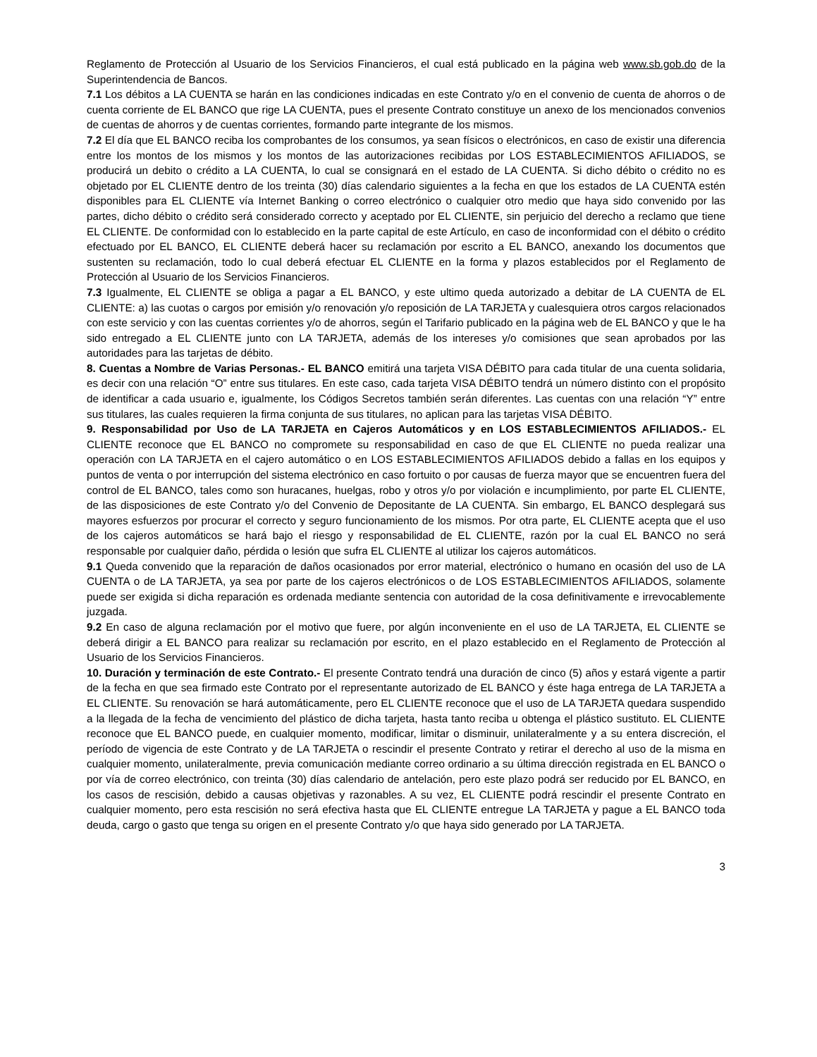Reglamento de Protección al Usuario de los Servicios Financieros, el cual está publicado en la página web www.sb.gob.do de la Superintendencia de Bancos.
7.1 Los débitos a LA CUENTA se harán en las condiciones indicadas en este Contrato y/o en el convenio de cuenta de ahorros o de cuenta corriente de EL BANCO que rige LA CUENTA, pues el presente Contrato constituye un anexo de los mencionados convenios de cuentas de ahorros y de cuentas corrientes, formando parte integrante de los mismos.
7.2 El día que EL BANCO reciba los comprobantes de los consumos, ya sean físicos o electrónicos, en caso de existir una diferencia entre los montos de los mismos y los montos de las autorizaciones recibidas por LOS ESTABLECIMIENTOS AFILIADOS, se producirá un debito o crédito a LA CUENTA, lo cual se consignará en el estado de LA CUENTA. Si dicho débito o crédito no es objetado por EL CLIENTE dentro de los treinta (30) días calendario siguientes a la fecha en que los estados de LA CUENTA estén disponibles para EL CLIENTE vía Internet Banking o correo electrónico o cualquier otro medio que haya sido convenido por las partes, dicho débito o crédito será considerado correcto y aceptado por EL CLIENTE, sin perjuicio del derecho a reclamo que tiene EL CLIENTE. De conformidad con lo establecido en la parte capital de este Artículo, en caso de inconformidad con el débito o crédito efectuado por EL BANCO, EL CLIENTE deberá hacer su reclamación por escrito a EL BANCO, anexando los documentos que sustenten su reclamación, todo lo cual deberá efectuar EL CLIENTE en la forma y plazos establecidos por el Reglamento de Protección al Usuario de los Servicios Financieros.
7.3 Igualmente, EL CLIENTE se obliga a pagar a EL BANCO, y este ultimo queda autorizado a debitar de LA CUENTA de EL CLIENTE: a) las cuotas o cargos por emisión y/o renovación y/o reposición de LA TARJETA y cualesquiera otros cargos relacionados con este servicio y con las cuentas corrientes y/o de ahorros, según el Tarifario publicado en la página web de EL BANCO y que le ha sido entregado a EL CLIENTE junto con LA TARJETA, además de los intereses y/o comisiones que sean aprobados por las autoridades para las tarjetas de débito.
8. Cuentas a Nombre de Varias Personas.- EL BANCO emitirá una tarjeta VISA DÉBITO para cada titular de una cuenta solidaria, es decir con una relación “O” entre sus titulares. En este caso, cada tarjeta VISA DÉBITO tendrá un número distinto con el propósito de identificar a cada usuario e, igualmente, los Códigos Secretos también serán diferentes. Las cuentas con una relación “Y” entre sus titulares, las cuales requieren la firma conjunta de sus titulares, no aplican para las tarjetas VISA DÉBITO.
9. Responsabilidad por Uso de LA TARJETA en Cajeros Automáticos y en LOS ESTABLECIMIENTOS AFILIADOS.- EL CLIENTE reconoce que EL BANCO no compromete su responsabilidad en caso de que EL CLIENTE no pueda realizar una operación con LA TARJETA en el cajero automático o en LOS ESTABLECIMIENTOS AFILIADOS debido a fallas en los equipos y puntos de venta o por interrupción del sistema electrónico en caso fortuito o por causas de fuerza mayor que se encuentren fuera del control de EL BANCO, tales como son huracanes, huelgas, robo y otros y/o por violación e incumplimiento, por parte EL CLIENTE, de las disposiciones de este Contrato y/o del Convenio de Depositante de LA CUENTA. Sin embargo, EL BANCO desplegará sus mayores esfuerzos por procurar el correcto y seguro funcionamiento de los mismos. Por otra parte, EL CLIENTE acepta que el uso de los cajeros automáticos se hará bajo el riesgo y responsabilidad de EL CLIENTE, razón por la cual EL BANCO no será responsable por cualquier daño, pérdida o lesión que sufra EL CLIENTE al utilizar los cajeros automáticos.
9.1 Queda convenido que la reparación de daños ocasionados por error material, electrónico o humano en ocasión del uso de LA CUENTA o de LA TARJETA, ya sea por parte de los cajeros electrónicos o de LOS ESTABLECIMIENTOS AFILIADOS, solamente puede ser exigida si dicha reparación es ordenada mediante sentencia con autoridad de la cosa definitivamente e irrevocablemente juzgada.
9.2 En caso de alguna reclamación por el motivo que fuere, por algún inconveniente en el uso de LA TARJETA, EL CLIENTE se deberá dirigir a EL BANCO para realizar su reclamación por escrito, en el plazo establecido en el Reglamento de Protección al Usuario de los Servicios Financieros.
10. Duración y terminación de este Contrato.- El presente Contrato tendrá una duración de cinco (5) años y estará vigente a partir de la fecha en que sea firmado este Contrato por el representante autorizado de EL BANCO y éste haga entrega de LA TARJETA a EL CLIENTE. Su renovación se hará automáticamente, pero EL CLIENTE reconoce que el uso de LA TARJETA quedara suspendido a la llegada de la fecha de vencimiento del plástico de dicha tarjeta, hasta tanto reciba u obtenga el plástico sustituto. EL CLIENTE reconoce que EL BANCO puede, en cualquier momento, modificar, limitar o disminuir, unilateralmente y a su entera discreción, el período de vigencia de este Contrato y de LA TARJETA o rescindir el presente Contrato y retirar el derecho al uso de la misma en cualquier momento, unilateralmente, previa comunicación mediante correo ordinario a su última dirección registrada en EL BANCO o por vía de correo electrónico, con treinta (30) días calendario de antelación, pero este plazo podrá ser reducido por EL BANCO, en los casos de rescisión, debido a causas objetivas y razonables. A su vez, EL CLIENTE podrá rescindir el presente Contrato en cualquier momento, pero esta rescisión no será efectiva hasta que EL CLIENTE entregue LA TARJETA y pague a EL BANCO toda deuda, cargo o gasto que tenga su origen en el presente Contrato y/o que haya sido generado por LA TARJETA.
3